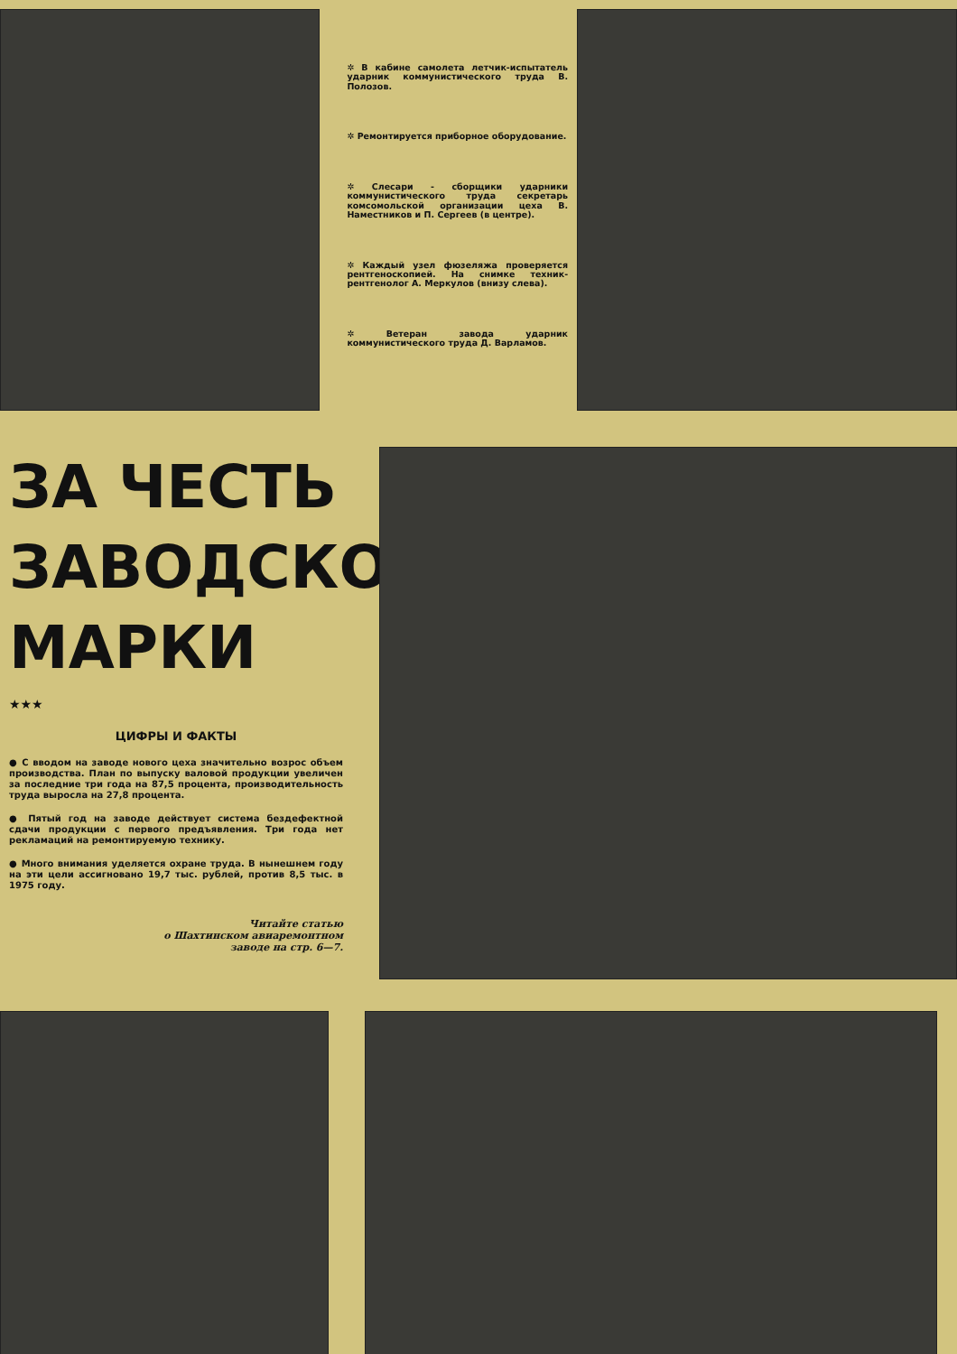✲ В кабине самолета летчик-испытатель ударник коммунистического труда В. Полозов.
✲ Ремонтируется приборное оборудование.
✲ Слесари - сборщики ударники коммунистического труда секретарь комсомольской организации цеха В. Наместников и П. Сергеев (в центре).
✲ Каждый узел фюзеляжа проверяется рентгеноскопией. На снимке техник-рентгенолог А. Меркулов (внизу слева).
✲ Ветеран завода ударник коммунистического труда Д. Варламов.
ЗА ЧЕСТЬ ЗАВОДСКОЙ МАРКИ
★★★
ЦИФРЫ И ФАКТЫ
● С вводом на заводе нового цеха значительно возрос объем производства. План по выпуску валовой продукции увеличен за последние три года на 87,5 процента, производительность труда выросла на 27,8 процента.
● Пятый год на заводе действует система бездефектной сдачи продукции с первого предъявления. Три года нет рекламаций на ремонтируемую технику.
● Много внимания уделяется охране труда. В нынешнем году на эти цели ассигновано 19,7 тыс. рублей, против 8,5 тыс. в 1975 году.
Читайте статью
о Шахтинском авиаремонтном
заводе на стр. 6—7.